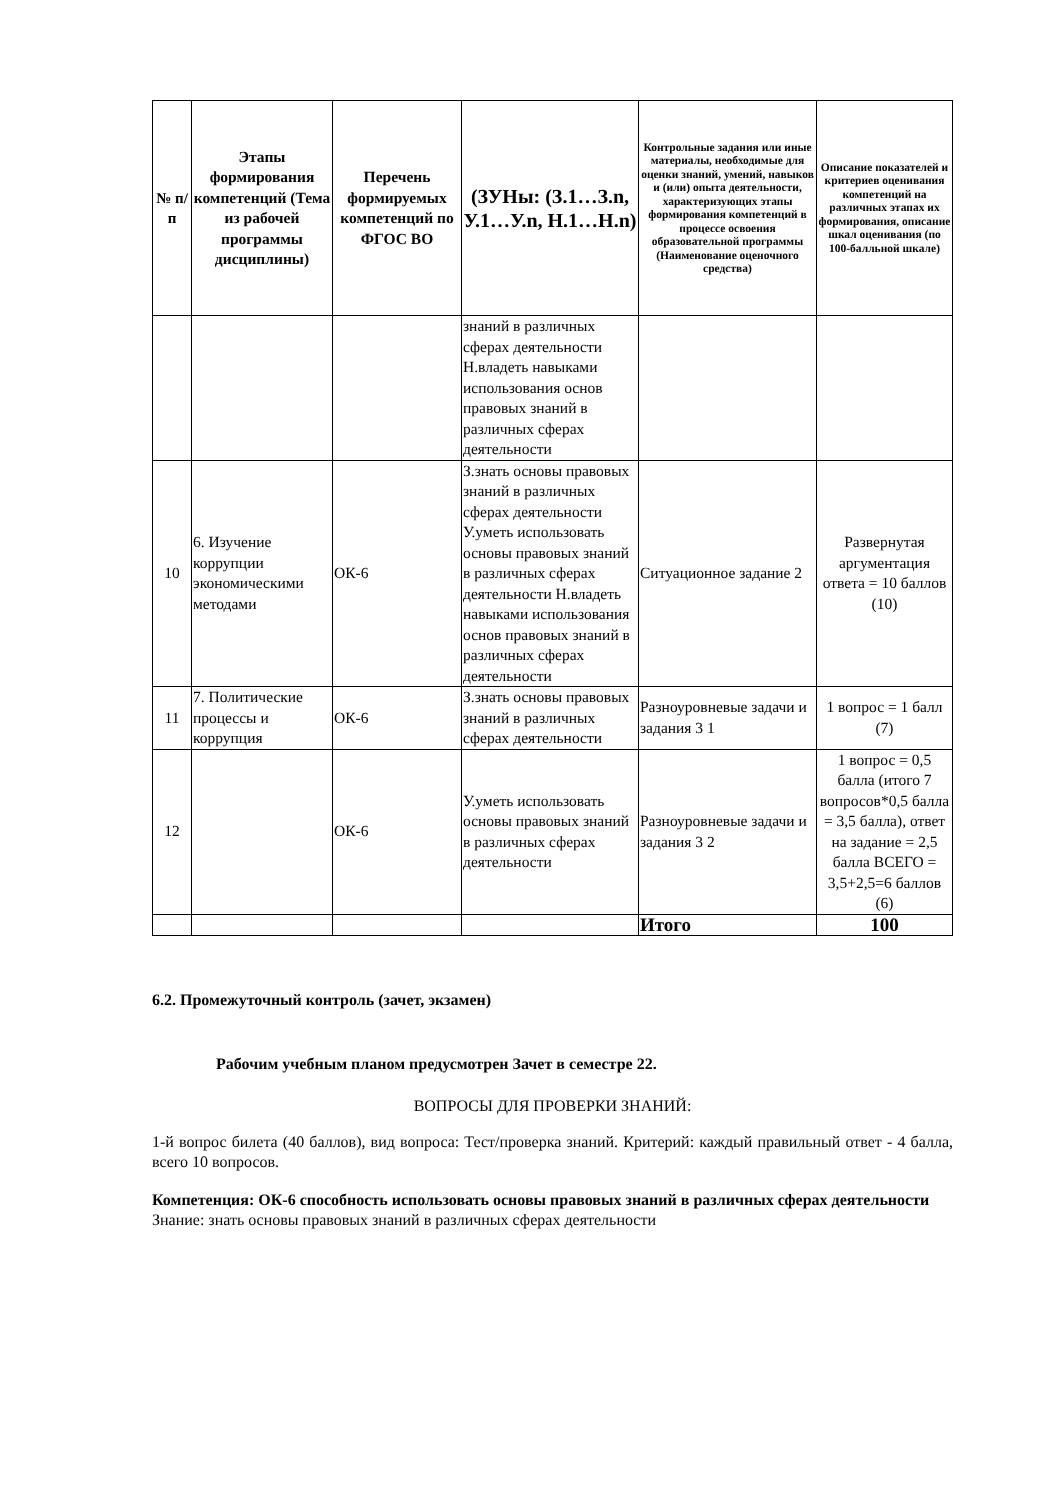| № п/п | Этапы формирования компетенций (Тема из рабочей программы дисциплины) | Перечень формируемых компетенций по ФГОС ВО | (ЗУНы: (З.1…З.n, У.1…У.n, Н.1…Н.n) | Контрольные задания или иные материалы, необходимые для оценки знаний, умений, навыков и (или) опыта деятельности, характеризующих этапы формирования компетенций в процессе освоения образовательной программы (Наименование оценочного средства) | Описание показателей и критериев оценивания компетенций на различных этапах их формирования, описание шкал оценивания (по 100-балльной шкале) |
| --- | --- | --- | --- | --- | --- |
| | | | знаний в различных сферах деятельности Н.владеть навыками использования основ правовых знаний в различных сферах деятельности | | |
| 10 | 6. Изучение коррупции экономическими методами | ОК-6 | З.знать основы правовых знаний в различных сферах деятельности У.уметь использовать основы правовых знаний в различных сферах деятельности Н.владеть навыками использования основ правовых знаний в различных сферах деятельности | Ситуационное задание 2 | Развернутая аргументация ответа = 10 баллов (10) |
| 11 | 7. Политические процессы и коррупция | ОК-6 | З.знать основы правовых знаний в различных сферах деятельности | Разноуровневые задачи и задания 3 1 | 1 вопрос = 1 балл (7) |
| 12 | | ОК-6 | У.уметь использовать основы правовых знаний в различных сферах деятельности | Разноуровневые задачи и задания 3 2 | 1 вопрос = 0,5 балла (итого 7 вопросов*0,5 балла = 3,5 балла), ответ на задание = 2,5 балла ВСЕГО = 3,5+2,5=6 баллов (6) |
| | | | | Итого | 100 |
6.2. Промежуточный контроль (зачет, экзамен)
Рабочим учебным планом предусмотрен Зачет в семестре 22.
ВОПРОСЫ ДЛЯ ПРОВЕРКИ ЗНАНИЙ:
1-й вопрос билета (40 баллов), вид вопроса: Тест/проверка знаний. Критерий: каждый правильный ответ - 4 балла, всего 10 вопросов.
Компетенция: ОК-6 способность использовать основы правовых знаний в различных сферах деятельности
Знание: знать основы правовых знаний в различных сферах деятельности